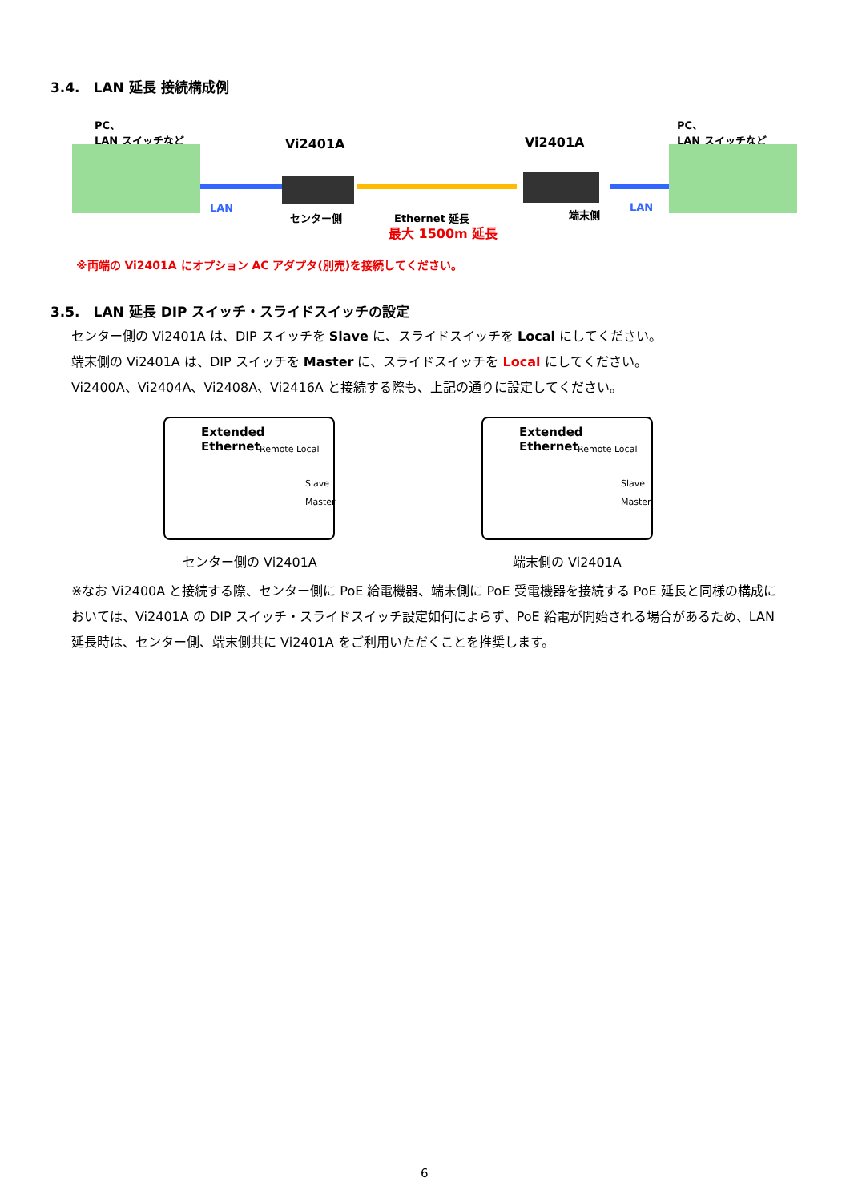3.4.　LAN 延長 接続構成例
PC、
LAN スイッチなど
PC、
LAN スイッチなど
Vi2401A Vi2401A
LAN LAN
センター側 端末側
Ethernet 延長
最大 1500m 延長
※両端の Vi2401A にオプション AC アダプタ(別売)を接続してください。
3.5.　LAN 延長 DIP スイッチ・スライドスイッチの設定
センター側の Vi2401A は、DIP スイッチを Slave に、スライドスイッチを Local にしてください。
端末側の Vi2401A は、DIP スイッチを Master に、スライドスイッチを Local にしてください。
Vi2400A、Vi2404A、Vi2408A、Vi2416A と接続する際も、上記の通りに設定してください。
Extended
Ethernet
Remote Local
Slave
Master
Extended
Ethernet
Remote Local
Slave
Master
センター側の Vi2401A 端末側の Vi2401A
※なお Vi2400A と接続する際、センター側に PoE 給電機器、端末側に PoE 受電機器を接続する PoE 延長と同様の構成においては、Vi2401A の DIP スイッチ・スライドスイッチ設定如何によらず、PoE 給電が開始される場合があるため、LAN 延長時は、センター側、端末側共に Vi2401A をご利用いただくことを推奨します。
6